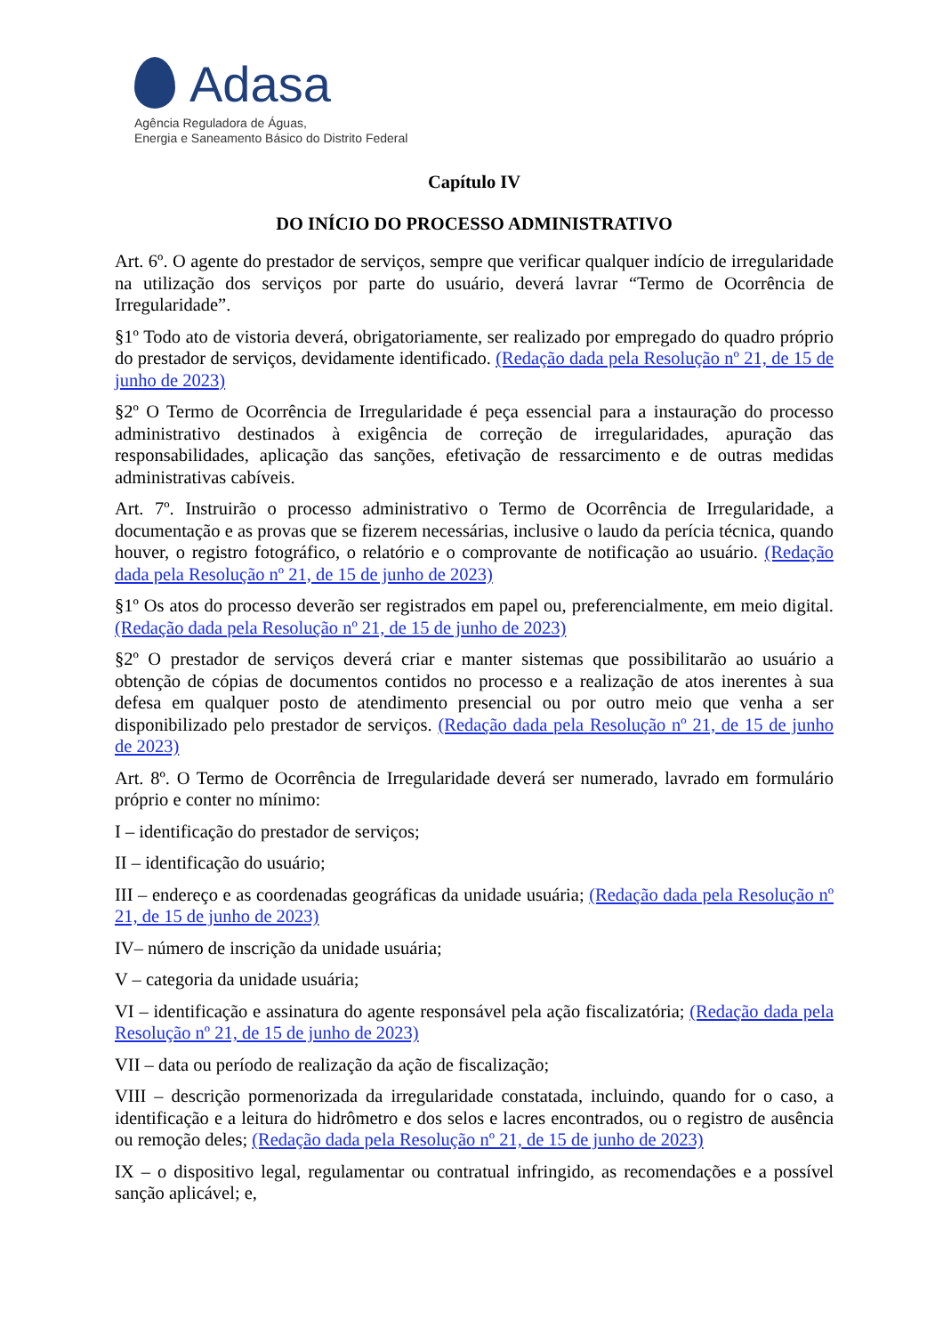Adasa
Agência Reguladora de Águas,
Energia e Saneamento Básico do Distrito Federal
Capítulo IV
DO INÍCIO DO PROCESSO ADMINISTRATIVO
Art. 6º. O agente do prestador de serviços, sempre que verificar qualquer indício de irregularidade na utilização dos serviços por parte do usuário, deverá lavrar “Termo de Ocorrência de Irregularidade”.
§1º Todo ato de vistoria deverá, obrigatoriamente, ser realizado por empregado do quadro próprio do prestador de serviços, devidamente identificado. (Redação dada pela Resolução nº 21, de 15 de junho de 2023)
§2º O Termo de Ocorrência de Irregularidade é peça essencial para a instauração do processo administrativo destinados à exigência de correção de irregularidades, apuração das responsabilidades, aplicação das sanções, efetivação de ressarcimento e de outras medidas administrativas cabíveis.
Art. 7º. Instruirão o processo administrativo o Termo de Ocorrência de Irregularidade, a documentação e as provas que se fizerem necessárias, inclusive o laudo da perícia técnica, quando houver, o registro fotográfico, o relatório e o comprovante de notificação ao usuário. (Redação dada pela Resolução nº 21, de 15 de junho de 2023)
§1º Os atos do processo deverão ser registrados em papel ou, preferencialmente, em meio digital. (Redação dada pela Resolução nº 21, de 15 de junho de 2023)
§2º O prestador de serviços deverá criar e manter sistemas que possibilitarão ao usuário a obtenção de cópias de documentos contidos no processo e a realização de atos inerentes à sua defesa em qualquer posto de atendimento presencial ou por outro meio que venha a ser disponibilizado pelo prestador de serviços. (Redação dada pela Resolução nº 21, de 15 de junho de 2023)
Art. 8º. O Termo de Ocorrência de Irregularidade deverá ser numerado, lavrado em formulário próprio e conter no mínimo:
I – identificação do prestador de serviços;
II – identificação do usuário;
III – endereço e as coordenadas geográficas da unidade usuária; (Redação dada pela Resolução nº 21, de 15 de junho de 2023)
IV– número de inscrição da unidade usuária;
V – categoria da unidade usuária;
VI – identificação e assinatura do agente responsável pela ação fiscalizatória; (Redação dada pela Resolução nº 21, de 15 de junho de 2023)
VII – data ou período de realização da ação de fiscalização;
VIII – descrição pormenorizada da irregularidade constatada, incluindo, quando for o caso, a identificação e a leitura do hidrômetro e dos selos e lacres encontrados, ou o registro de ausência ou remoção deles; (Redação dada pela Resolução nº 21, de 15 de junho de 2023)
IX – o dispositivo legal, regulamentar ou contratual infringido, as recomendações e a possível sanção aplicável; e,